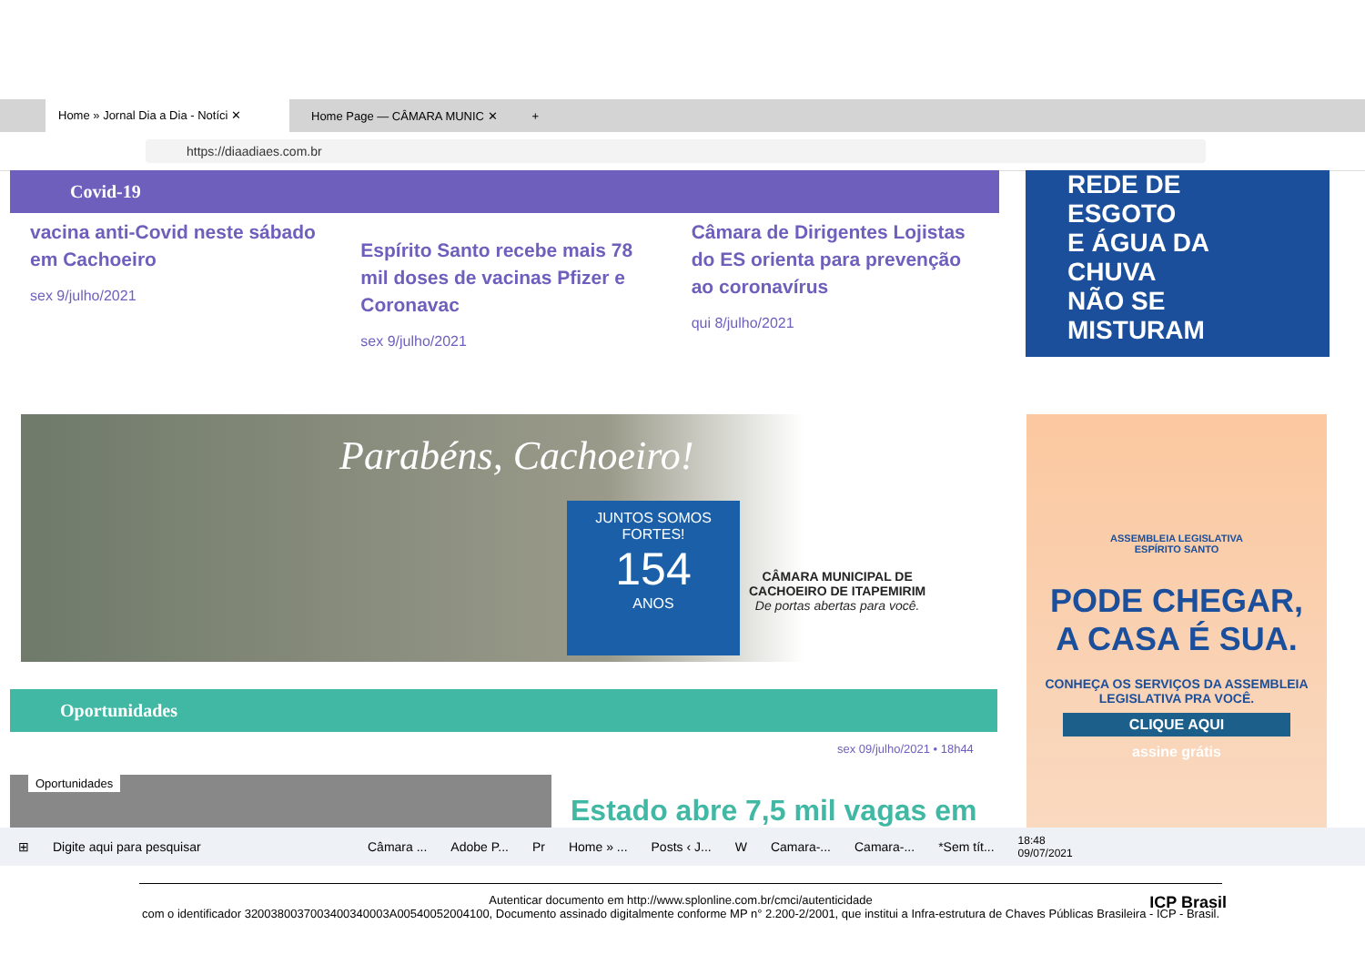Home » Jornal Dia a Dia - Notíci ✕ Home Page — CÂMARA MUNIC ✕ +
https://diaadiaes.com.br
Covid-19
vacina anti-Covid neste sábado em Cachoeiro
sex 9/julho/2021
Espírito Santo recebe mais 78 mil doses de vacinas Pfizer e Coronavac
sex 9/julho/2021
Câmara de Dirigentes Lojistas do ES orienta para prevenção ao coronavírus
qui 8/julho/2021
REDE DE ESGOTO
E ÁGUA DA CHUVA
NÃO SE MISTURAM
Parabéns, Cachoeiro!
JUNTOS SOMOS FORTES!
154
ANOS
CÂMARA MUNICIPAL DE
CACHOEIRO DE ITAPEMIRIM
De portas abertas para você.
ASSEMBLEIA LEGISLATIVA
ESPÍRITO SANTO
PODE CHEGAR,
A CASA É SUA.
CONHEÇA OS SERVIÇOS DA ASSEMBLEIA LEGISLATIVA PRA VOCÊ.
CLIQUE AQUI
assine grátis
Oportunidades
sex 09/julho/2021 • 18h44
Oportunidades
Estado abre 7,5 mil vagas em
⊞ Digite aqui para pesquisar Câmara ... Adobe P... Pr Home » ... Posts ‹ J... W Camara-... Camara-... *Sem tít... 18:48
09/07/2021
Autenticar documento em http://www.splonline.com.br/cmci/autenticidade
com o identificador 3200380037003400340003A00540052004100, Documento assinado digitalmente conforme MP n° 2.200-2/2001, que institui a Infra-estrutura de Chaves Públicas Brasileira - ICP - Brasil.
ICP Brasil